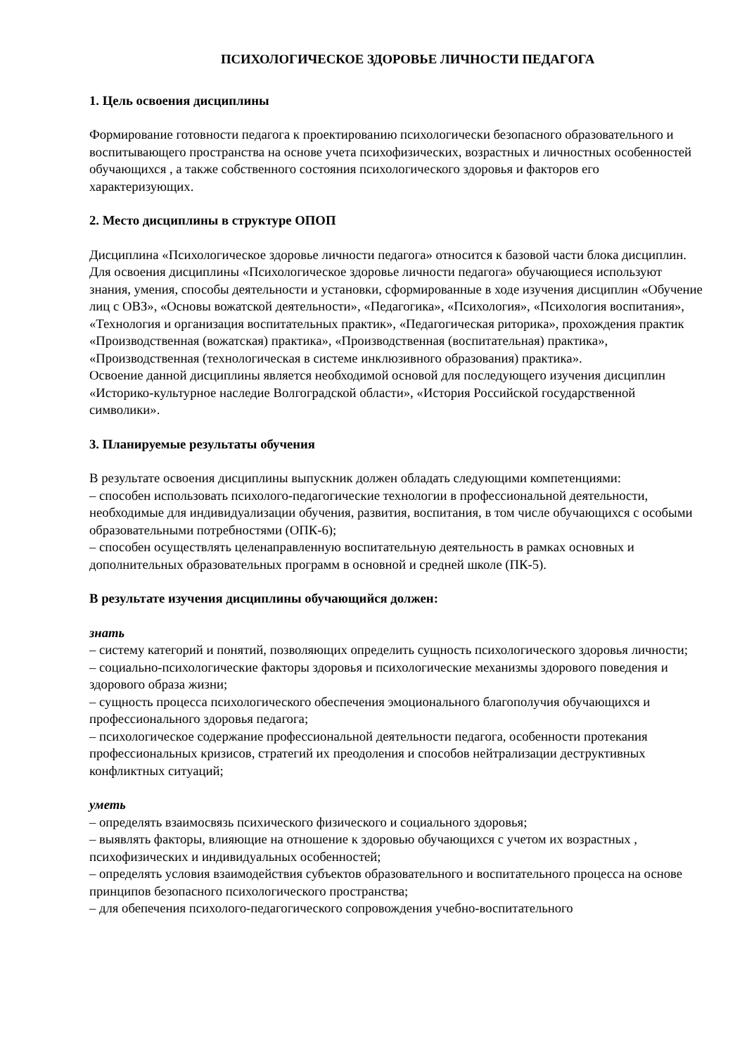ПСИХОЛОГИЧЕСКОЕ ЗДОРОВЬЕ ЛИЧНОСТИ ПЕДАГОГА
1. Цель освоения дисциплины
Формирование готовности педагога к проектированию психологически безопасного образовательного и воспитывающего пространства на основе учета психофизических, возрастных и личностных особенностей обучающихся , а также собственного состояния психологического здоровья и факторов его характеризующих.
2. Место дисциплины в структуре ОПОП
Дисциплина «Психологическое здоровье личности педагога» относится к базовой части блока дисциплин.
Для освоения дисциплины «Психологическое здоровье личности педагога» обучающиеся используют знания, умения, способы деятельности и установки, сформированные в ходе изучения дисциплин «Обучение лиц с ОВЗ», «Основы вожатской деятельности», «Педагогика», «Психология», «Психология воспитания», «Технология и организация воспитательных практик», «Педагогическая риторика», прохождения практик «Производственная (вожатская) практика», «Производственная (воспитательная) практика», «Производственная (технологическая в системе инклюзивного образования) практика».
Освоение данной дисциплины является необходимой основой для последующего изучения дисциплин «Историко-культурное наследие Волгоградской области», «История Российской государственной символики».
3. Планируемые результаты обучения
В результате освоения дисциплины выпускник должен обладать следующими компетенциями:
– способен использовать психолого-педагогические технологии в профессиональной деятельности, необходимые для индивидуализации обучения, развития, воспитания, в том числе обучающихся с особыми образовательными потребностями (ОПК-6);
– способен осуществлять целенаправленную воспитательную деятельность в рамках основных и дополнительных образовательных программ в основной и средней школе (ПК-5).
В результате изучения дисциплины обучающийся должен:
знать
– систему категорий и понятий, позволяющих определить сущность психологического здоровья личности;
– социально-психологические факторы здоровья и психологические механизмы здорового поведения и здорового образа жизни;
– сущность процесса психологического обеспечения эмоционального благополучия обучающихся и профессионального здоровья педагога;
– психологическое содержание профессиональной деятельности педагога, особенности протекания профессиональных кризисов, стратегий их преодоления и способов нейтрализации деструктивных конфликтных ситуаций;
уметь
– определять взаимосвязь психического физического и социального здоровья;
– выявлять факторы, влияющие на отношение к здоровью обучающихся с учетом их возрастных , психофизических и индивидуальных особенностей;
– определять условия взаимодействия субъектов образовательного и воспитательного процесса на основе принципов безопасного психологического пространства;
– для обепечения психолого-педагогического сопровождения учебно-воспитательного